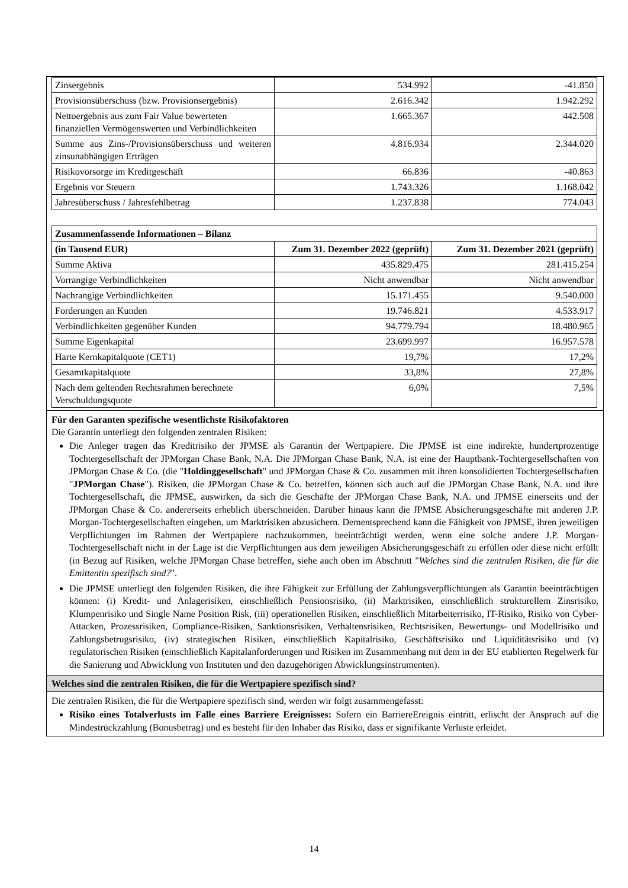| Zinsergebnis | 534.992 | -41.850 |
| Provisionsüberschuss (bzw. Provisionsergebnis) | 2.616.342 | 1.942.292 |
| Nettoergebnis aus zum Fair Value bewerteten finanziellen Vermögenswerten und Verbindlichkeiten | 1.665.367 | 442.508 |
| Summe aus Zins-/Provisionsüberschuss und weiteren zinsunabhängigen Erträgen | 4.816.934 | 2.344.020 |
| Risikovorsorge im Kreditgeschäft | 66.836 | -40.863 |
| Ergebnis vor Steuern | 1.743.326 | 1.168.042 |
| Jahresüberschuss / Jahresfehlbetrag | 1.237.838 | 774.043 |
| Zusammenfassende Informationen – Bilanz | | |
| --- | --- | --- |
| (in Tausend EUR) | Zum 31. Dezember 2022 (geprüft) | Zum 31. Dezember 2021 (geprüft) |
| Summe Aktiva | 435.829.475 | 281.415.254 |
| Vorrangige Verbindlichkeiten | Nicht anwendbar | Nicht anwendbar |
| Nachrangige Verbindlichkeiten | 15.171.455 | 9.540.000 |
| Forderungen an Kunden | 19.746.821 | 4.533.917 |
| Verbindlichkeiten gegenüber Kunden | 94.779.794 | 18.480.965 |
| Summe Eigenkapital | 23.699.997 | 16.957.578 |
| Harte Kernkapitalquote (CET1) | 19,7% | 17,2% |
| Gesamtkapitalquote | 33,8% | 27,8% |
| Nach dem geltenden Rechtsrahmen berechnete Verschuldungsquote | 6,0% | 7,5% |
Für den Garanten spezifische wesentlichste Risikofaktoren
Die Garantin unterliegt den folgenden zentralen Risiken:
Die Anleger tragen das Kreditrisiko der JPMSE als Garantin der Wertpapiere. Die JPMSE ist eine indirekte, hundertprozentige Tochtergesellschaft der JPMorgan Chase Bank, N.A. Die JPMorgan Chase Bank, N.A. ist eine der Hauptbank-Tochtergesellschaften von JPMorgan Chase & Co. (die "Holdinggesellschaft" und JPMorgan Chase & Co. zusammen mit ihren konsolidierten Tochtergesellschaften "JPMorgan Chase"). Risiken, die JPMorgan Chase & Co. betreffen, können sich auch auf die JPMorgan Chase Bank, N.A. und ihre Tochtergesellschaft, die JPMSE, auswirken, da sich die Geschäfte der JPMorgan Chase Bank, N.A. und JPMSE einerseits und der JPMorgan Chase & Co. andererseits erheblich überschneiden. Darüber hinaus kann die JPMSE Absicherungsgeschäfte mit anderen J.P. Morgan-Tochtergesellschaften eingehen, um Marktrisiken abzusichern. Dementsprechend kann die Fähigkeit von JPMSE, ihren jeweiligen Verpflichtungen im Rahmen der Wertpapiere nachzukommen, beeinträchtigt werden, wenn eine solche andere J.P. Morgan-Tochtergesellschaft nicht in der Lage ist die Verpflichtungen aus dem jeweiligen Absicherungsgeschäft zu erfüllen oder diese nicht erfüllt (in Bezug auf Risiken, welche JPMorgan Chase betreffen, siehe auch oben im Abschnitt "Welches sind die zentralen Risiken, die für die Emittentin spezifisch sind?".
Die JPMSE unterliegt den folgenden Risiken, die ihre Fähigkeit zur Erfüllung der Zahlungsverpflichtungen als Garantin beeinträchtigen können: (i) Kredit- und Anlagerisiken, einschließlich Pensionsrisiko, (ii) Marktrisiken, einschließlich strukturellem Zinsrisiko, Klumpenrisiko und Single Name Position Risk, (iii) operationellen Risiken, einschließlich Mitarbeiterrisiko, IT-Risiko, Risiko von Cyber-Attacken, Prozessrisiken, Compliance-Risiken, Sanktionsrisiken, Verhaltensrisiken, Rechtsrisiken, Bewertungs- und Modellrisiko und Zahlungsbetrugsrisiko, (iv) strategischen Risiken, einschließlich Kapitalrisiko, Geschäftsrisiko und Liquiditätsrisiko und (v) regulatorischen Risiken (einschließlich Kapitalanforderungen und Risiken im Zusammenhang mit dem in der EU etablierten Regelwerk für die Sanierung und Abwicklung von Instituten und den dazugehörigen Abwicklungsinstrumenten).
Welches sind die zentralen Risiken, die für die Wertpapiere spezifisch sind?
Die zentralen Risiken, die für die Wertpapiere spezifisch sind, werden wir folgt zusammengefasst:
Risiko eines Totalverlusts im Falle eines Barriere Ereignisses: Sofern ein BarriereEreignis eintritt, erlischt der Anspruch auf die Mindestrückzahlung (Bonusbetrag) und es besteht für den Inhaber das Risiko, dass er signifikante Verluste erleidet.
14